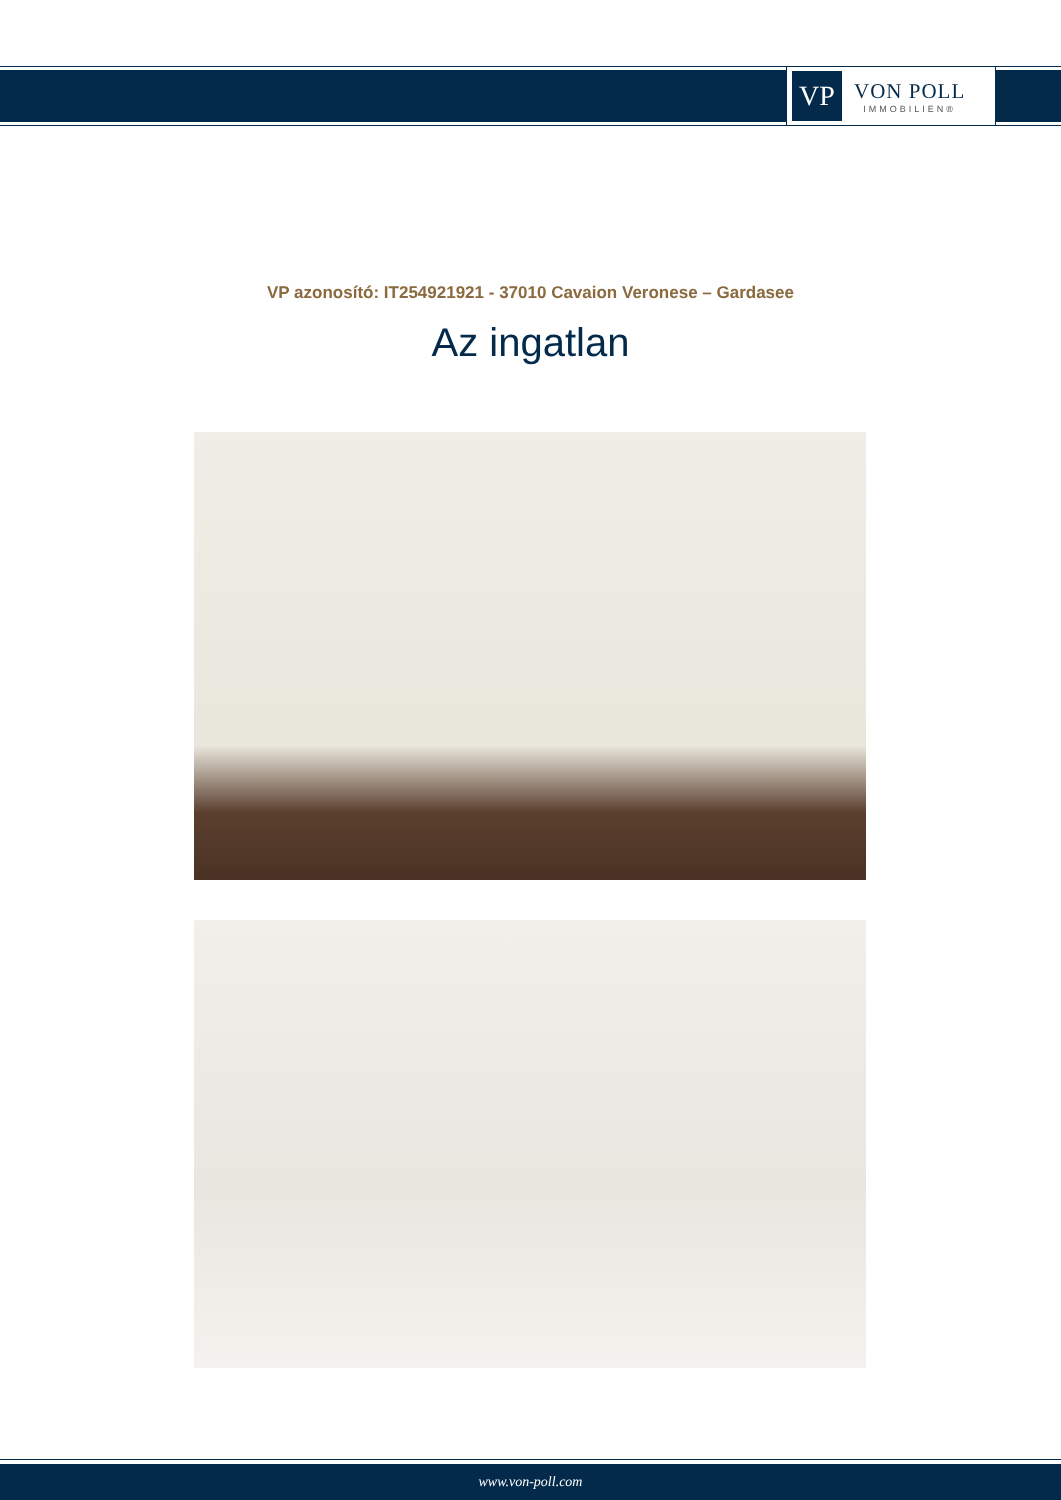VP
VON POLL
IMMOBILIEN®
VP azonosító: IT254921921 - 37010 Cavaion Veronese – Gardasee
Az ingatlan
www.von-poll.com